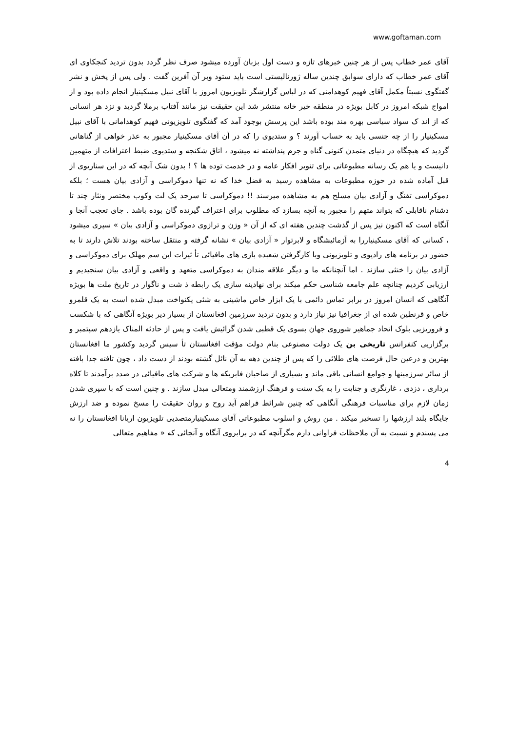www.goftaman.com
آقای عمر خطاب پس از هر چنین خبرهای تازه و دست اول بزبان آورده میشود صرف نظر گردد بدون تردید کنجکاوی ای آقای عمر خطاب که دارای سوابق چندین ساله ژورنالیستی است باید ستود وبر آن آفرین گفت . ولی پس از پخش و نشر گفتگوی نسبتاً مکمل آقای فهیم کوهدامنی که در لباس گزارشگر تلویزیون امروز با آقای نبیل مسکینیار انجام داده بود و از امواج شبکه امروز در کابل بویژه در منطقه خیر خانه منتشر شد این حقیقت نیز مانند آفتاب برملا گردید و نزد هر انسانی که از اند ک سواد سیاسی بهره مند بوده باشد این پرسش بوجود آمد که گفتگوی تلویزیونی فهیم کوهدامانی با آقای نبیل مسکینیار را از چه جنسی باید به حساب آورند ؟ و ستدیوی را که در آن آقای مسکینیار مجبور به عذر خواهی از گناهانی گردید که هیچگاه در دنیای متمدن کنونی گناه و جرم پنداشته نه میشود ، اتاق شکنجه و ستدیوی ضبط اعترافات از متهمین دانیست و یا هم یک رسانه مطبوعاتی برای تنویر افکار عامه و در خدمت توده ها ؟ ! بدون شک آنچه که در این سناریوی از قبل آماده شده در حوزه مطبوعات به مشاهده رسید به فضل خدا که نه تنها دموکراسی و آزادی بیان هست ؛ بلکه دموکراسی تفنگ و آزادی بیان مسلح هم به مشاهده میرسند !! دموکراسی تا سرحد یک لت وکوب مختصر ونثار چند تا دشنام ناقابلی که بتواند متهم را مجبور به آنچه بسازد که مطلوب برای اعتراف گیرنده گان بوده باشد . جای تعجب آنجا و آنگاه است که اکنون نیز پس از گذشت چندین هفته ای که از آن « وزن و ترازوی دموکراسی و آزادی بیان » سپری میشود ، کسانی که آقای مسکینیاررا به آزمائیشگاه و لابرتوار « آزادی بیان » نشانه گرفته و منتقل ساخته بودند تلاش دارند تا به حضور در برنامه های رادیوی و تلویزیونی وبا کارگرفتن شعبده بازی های مافیائی تأ ثیرات این سم مهلک برای دموکراسی و آزادی بیان را خنثی سازند . اما آنچنانکه ما و دیگر علاقه مندان به دموکراسی متعهد و واقعی و آزادی بیان سنجیدیم و ارزیابی کردیم چنانچه علم جامعه شناسی حکم میکند برای نهادینه سازی یک رابطه ذ شت و ناگوار در تاریخ ملت ها بویژه آنگاهی که انسان امروز در برابر تماس دائمی با یک ابزار خاص ماشینی به شئی یکنواخت مبدل شده است به یک قلمرو خاص و قرنطین شده ای از جغرافیا نیز نیاز دارد و بدون تردید سرزمین افغانستان از بسیار دیر بویژه آنگاهی که با شکست و فروریزیی بلوک اتحاد جماهیر شوروی جهان بسوی یک قطبی شدن گرائیش یافت و پس از حادثه المناک یازدهم سپتمبر و برگزاریی کنفرانس تاریخی بن یک دولت مصنوعی بنام دولت مؤقت افغانستان تأ سیس گردید وکشور ما افغانستان بهترین و درعین حال فرصت های طلائی را که پس از چندین دهه به آن نائل گشته بودند از دست داد ، چون تافته جدا بافته از سائر سرزمینها و جوامع انسانی باقی ماند و بسیاری از صاحبان فابریکه ها و شرکت های مافیائی در صدد برآمدند تا کلاه برداری ، دزدی ، غارتگری و جنایت را به یک سنت و فرهنگ ارزشمند ومتعالی مبدل سازند . و چنین است که با سپری شدن زمان لازم برای مناسبات فرهنگی آنگاهی که چنین شرائط فراهم آید روح و روان حقیقت را مسخ نموده و ضد ارزش جایگاه بلند ارزشها را تسخیر میکند . من روش و اسلوب مطبوعاتی آقای مسکینیارمتصدیی تلویزیون اریانا افغانستان را نه می پسندم و نسبت به آن ملاحظات فراوانی دارم مگرآنچه که در برابروی آنگاه و آنجائی که « مفاهیم متعالی
4